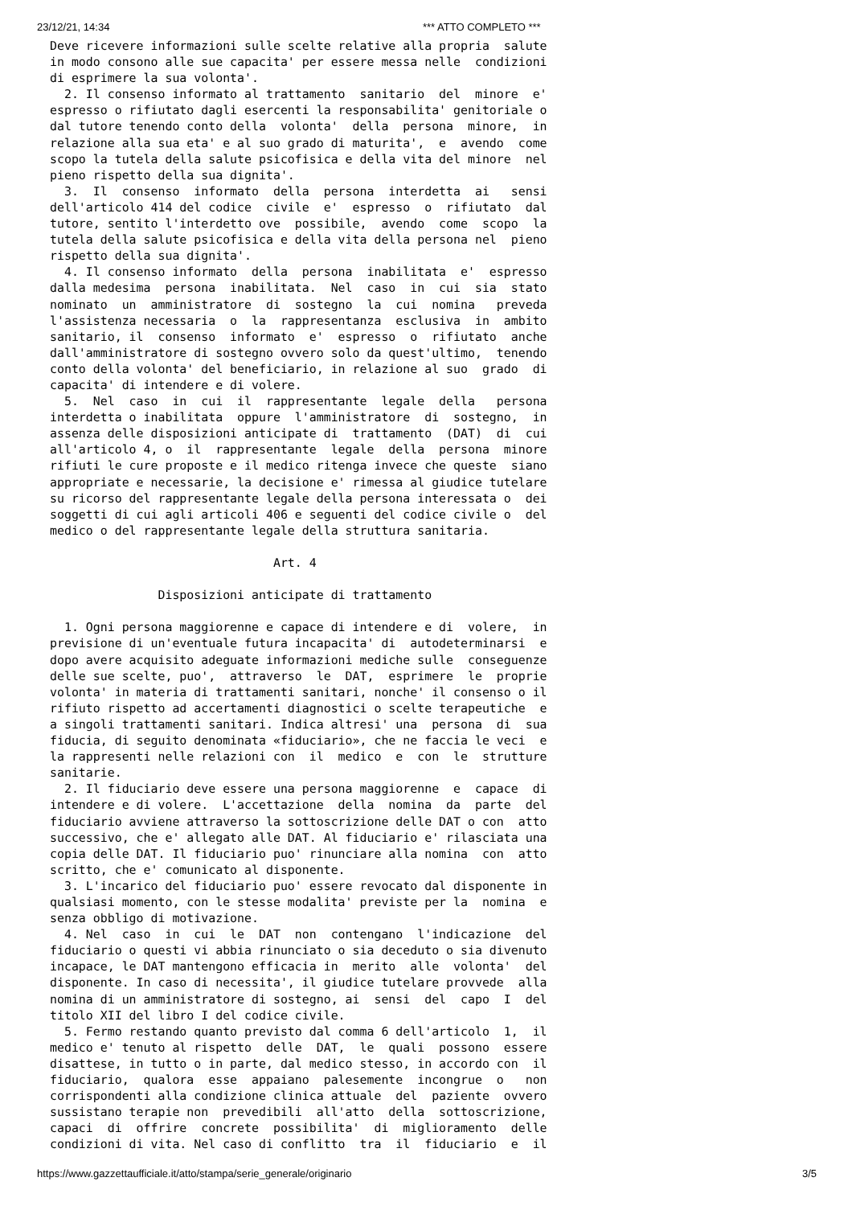23/12/21, 14:34 *** ATTO COMPLETO ***
Deve ricevere informazioni sulle scelte relative alla propria  salute
in modo consono alle sue capacita' per essere messa nelle  condizioni
di esprimere la sua volonta'.
  2. Il consenso informato al trattamento  sanitario  del  minore  e'
espresso o rifiutato dagli esercenti la responsabilita' genitoriale o
dal tutore tenendo conto della  volonta'  della  persona  minore,  in
relazione alla sua eta' e al suo grado di maturita',  e  avendo  come
scopo la tutela della salute psicofisica e della vita del minore  nel
pieno rispetto della sua dignita'.
  3.  Il  consenso  informato  della  persona  interdetta  ai   sensi
dell'articolo 414 del codice  civile  e'  espresso  o  rifiutato  dal
tutore, sentito l'interdetto ove  possibile,  avendo  come  scopo  la
tutela della salute psicofisica e della vita della persona nel  pieno
rispetto della sua dignita'.
  4. Il consenso informato  della  persona  inabilitata  e'  espresso
dalla medesima  persona  inabilitata.  Nel  caso  in  cui  sia  stato
nominato  un  amministratore  di  sostegno  la  cui  nomina   preveda
l'assistenza necessaria  o  la  rappresentanza  esclusiva  in  ambito
sanitario, il  consenso  informato  e'  espresso  o  rifiutato  anche
dall'amministratore di sostegno ovvero solo da quest'ultimo,  tenendo
conto della volonta' del beneficiario, in relazione al suo  grado  di
capacita' di intendere e di volere.
  5.  Nel  caso  in  cui  il  rappresentante  legale  della   persona
interdetta o inabilitata  oppure  l'amministratore  di  sostegno,  in
assenza delle disposizioni anticipate di  trattamento  (DAT)  di  cui
all'articolo 4, o  il  rappresentante  legale  della  persona  minore
rifiuti le cure proposte e il medico ritenga invece che queste  siano
appropriate e necessarie, la decisione e' rimessa al giudice tutelare
su ricorso del rappresentante legale della persona interessata o  dei
soggetti di cui agli articoli 406 e seguenti del codice civile o  del
medico o del rappresentante legale della struttura sanitaria.

                               Art. 4

               Disposizioni anticipate di trattamento

  1. Ogni persona maggiorenne e capace di intendere e di  volere,  in
previsione di un'eventuale futura incapacita' di  autodeterminarsi  e
dopo avere acquisito adeguate informazioni mediche sulle  conseguenze
delle sue scelte, puo',  attraverso  le  DAT,  esprimere  le  proprie
volonta' in materia di trattamenti sanitari, nonche' il consenso o il
rifiuto rispetto ad accertamenti diagnostici o scelte terapeutiche  e
a singoli trattamenti sanitari. Indica altresi' una  persona  di  sua
fiducia, di seguito denominata «fiduciario», che ne faccia le veci  e
la rappresenti nelle relazioni con  il  medico  e  con  le  strutture
sanitarie.
  2. Il fiduciario deve essere una persona maggiorenne  e  capace  di
intendere e di volere.  L'accettazione  della  nomina  da  parte  del
fiduciario avviene attraverso la sottoscrizione delle DAT o con  atto
successivo, che e' allegato alle DAT. Al fiduciario e' rilasciata una
copia delle DAT. Il fiduciario puo' rinunciare alla nomina  con  atto
scritto, che e' comunicato al disponente.
  3. L'incarico del fiduciario puo' essere revocato dal disponente in
qualsiasi momento, con le stesse modalita' previste per la  nomina  e
senza obbligo di motivazione.
  4. Nel  caso  in  cui  le  DAT  non  contengano  l'indicazione  del
fiduciario o questi vi abbia rinunciato o sia deceduto o sia divenuto
incapace, le DAT mantengono efficacia in  merito  alle  volonta'  del
disponente. In caso di necessita', il giudice tutelare provvede  alla
nomina di un amministratore di sostegno, ai  sensi  del  capo  I  del
titolo XII del libro I del codice civile.
  5. Fermo restando quanto previsto dal comma 6 dell'articolo  1,  il
medico e' tenuto al rispetto  delle  DAT,  le  quali  possono  essere
disattese, in tutto o in parte, dal medico stesso, in accordo con  il
fiduciario,  qualora  esse  appaiano  palesemente  incongrue  o   non
corrispondenti alla condizione clinica attuale  del  paziente  ovvero
sussistano terapie non  prevedibili  all'atto  della  sottoscrizione,
capaci  di  offrire  concrete  possibilita'  di  miglioramento  delle
condizioni di vita. Nel caso di conflitto  tra  il  fiduciario  e  il
https://www.gazzettaufficiale.it/atto/stampa/serie_generale/originario 3/5